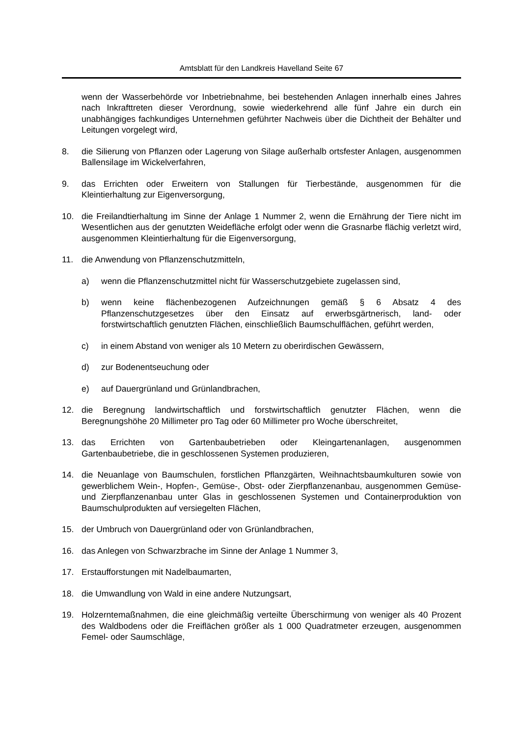Amtsblatt für den Landkreis Havelland Seite 67
wenn der Wasserbehörde vor Inbetriebnahme, bei bestehenden Anlagen innerhalb eines Jahres nach Inkrafttreten dieser Verordnung, sowie wiederkehrend alle fünf Jahre ein durch ein unabhängiges fachkundiges Unternehmen geführter Nachweis über die Dichtheit der Behälter und Leitungen vorgelegt wird,
8. die Silierung von Pflanzen oder Lagerung von Silage außerhalb ortsfester Anlagen, ausgenommen Ballensilage im Wickelverfahren,
9. das Errichten oder Erweitern von Stallungen für Tierbestände, ausgenommen für die Kleintierhaltung zur Eigenversorgung,
10. die Freilandtierhaltung im Sinne der Anlage 1 Nummer 2, wenn die Ernährung der Tiere nicht im Wesentlichen aus der genutzten Weidefläche erfolgt oder wenn die Grasnarbe flächig verletzt wird, ausgenommen Kleintierhaltung für die Eigenversorgung,
11. die Anwendung von Pflanzenschutzmitteln,
a) wenn die Pflanzenschutzmittel nicht für Wasserschutzgebiete zugelassen sind,
b) wenn keine flächenbezogenen Aufzeichnungen gemäß § 6 Absatz 4 des Pflanzenschutzgesetzes über den Einsatz auf erwerbsgärtnerisch, land- oder forstwirtschaftlich genutzten Flächen, einschließlich Baumschulflächen, geführt werden,
c) in einem Abstand von weniger als 10 Metern zu oberirdischen Gewässern,
d) zur Bodenentseuchung oder
e) auf Dauergrünland und Grünlandbrachen,
12. die Beregnung landwirtschaftlich und forstwirtschaftlich genutzter Flächen, wenn die Beregnungshöhe 20 Millimeter pro Tag oder 60 Millimeter pro Woche überschreitet,
13. das Errichten von Gartenbaubetrieben oder Kleingartenanlagen, ausgenommen Gartenbaubetriebe, die in geschlossenen Systemen produzieren,
14. die Neuanlage von Baumschulen, forstlichen Pflanzgärten, Weihnachtsbaumkulturen sowie von gewerblichem Wein-, Hopfen-, Gemüse-, Obst- oder Zierpflanzenanbau, ausgenommen Gemüse- und Zierpflanzenanbau unter Glas in geschlossenen Systemen und Containerproduktion von Baumschulprodukten auf versiegelten Flächen,
15. der Umbruch von Dauergrünland oder von Grünlandbrachen,
16. das Anlegen von Schwarzbrache im Sinne der Anlage 1 Nummer 3,
17. Erstaufforstungen mit Nadelbaumarten,
18. die Umwandlung von Wald in eine andere Nutzungsart,
19. Holzerntemaßnahmen, die eine gleichmäßig verteilte Überschirmung von weniger als 40 Prozent des Waldbodens oder die Freiflächen größer als 1 000 Quadratmeter erzeugen, ausgenommen Femel- oder Saumschläge,